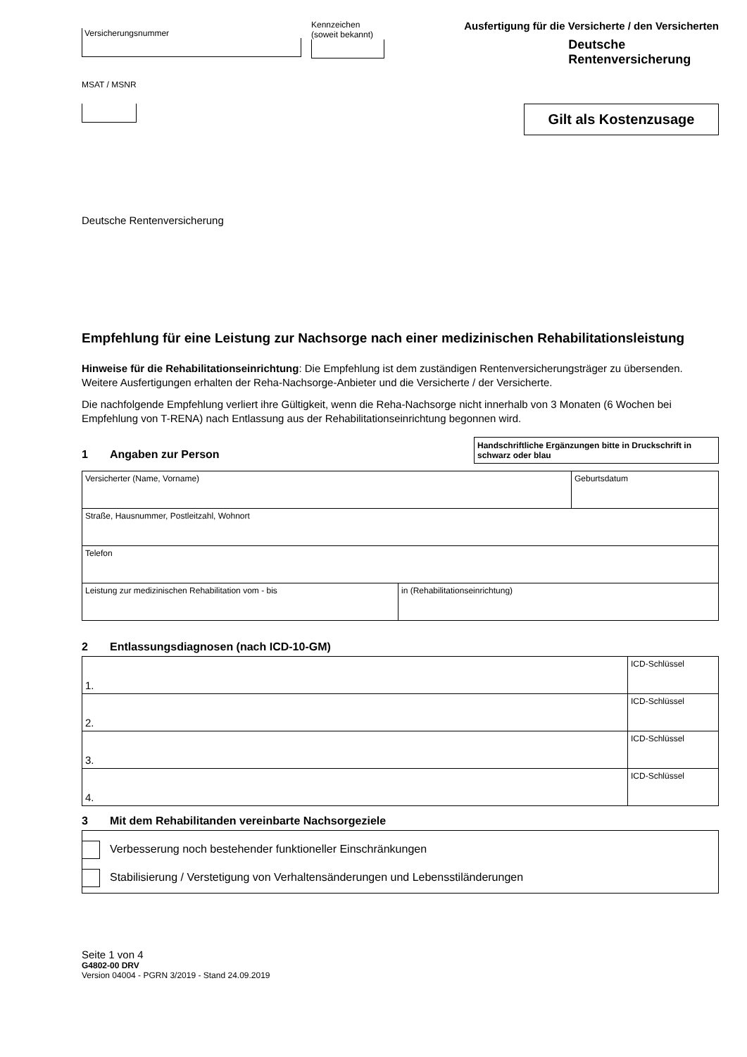Versicherungsnummer
Kennzeichen
(soweit bekannt)
MSAT / MSNR
Ausfertigung für die Versicherte / den Versicherten
Deutsche
Rentenversicherung
Gilt als Kostenzusage
Deutsche Rentenversicherung
Empfehlung für eine Leistung zur Nachsorge nach einer medizinischen Rehabilitationsleistung
Hinweise für die Rehabilitationseinrichtung: Die Empfehlung ist dem zuständigen Rentenversicherungsträger zu übersenden. Weitere Ausfertigungen erhalten der Reha-Nachsorge-Anbieter und die Versicherte / der Versicherte.
Die nachfolgende Empfehlung verliert ihre Gültigkeit, wenn die Reha-Nachsorge nicht innerhalb von 3 Monaten (6 Wochen bei Empfehlung von T-RENA) nach Entlassung aus der Rehabilitationseinrichtung begonnen wird.
1 Angaben zur Person
Handschriftliche Ergänzungen bitte in Druckschrift in schwarz oder blau
| Versicherter (Name, Vorname) | | Geburtsdatum |
| Straße, Hausnummer, Postleitzahl, Wohnort | | |
| Telefon | | |
| Leistung zur medizinischen Rehabilitation vom - bis | in (Rehabilitationseinrichtung) | |
2 Entlassungsdiagnosen (nach ICD-10-GM)
| 1. | ICD-Schlüssel |
| 2. | ICD-Schlüssel |
| 3. | ICD-Schlüssel |
| 4. | ICD-Schlüssel |
3 Mit dem Rehabilitanden vereinbarte Nachsorgeziele
Verbesserung noch bestehender funktioneller Einschränkungen
Stabilisierung / Verstetigung von Verhaltensänderungen und Lebensstiländerungen
Seite 1 von 4
G4802-00 DRV
Version 04004 - PGRN 3/2019 - Stand 24.09.2019